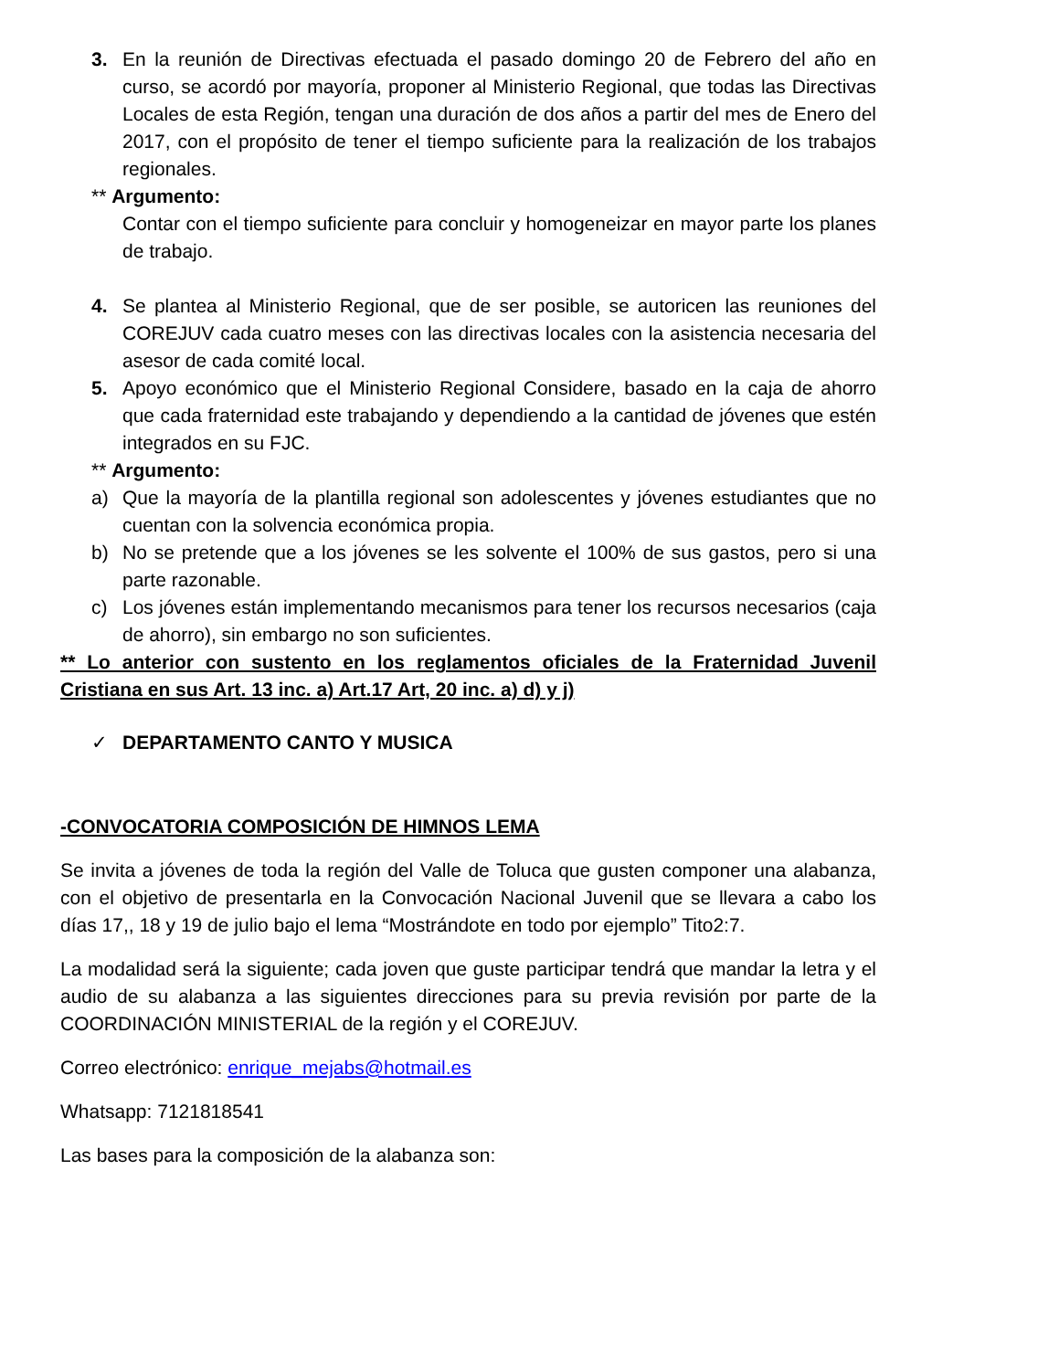3. En la reunión de Directivas efectuada el pasado domingo 20 de Febrero del año en curso, se acordó por mayoría, proponer al Ministerio Regional, que todas las Directivas Locales de esta Región, tengan una duración de dos años a partir del mes de Enero del 2017, con el propósito de tener el tiempo suficiente para la realización de los trabajos regionales.
** Argumento:
Contar con el tiempo suficiente para concluir y homogeneizar en mayor parte los planes de trabajo.
4. Se plantea al Ministerio Regional, que de ser posible, se autoricen las reuniones del COREJUV cada cuatro meses con las directivas locales con la asistencia necesaria del asesor de cada comité local.
5. Apoyo económico que el Ministerio Regional Considere, basado en la caja de ahorro que cada fraternidad este trabajando y dependiendo a la cantidad de jóvenes que estén integrados en su FJC.
** Argumento:
a) Que la mayoría de la plantilla regional son adolescentes y jóvenes estudiantes que no cuentan con la solvencia económica propia.
b) No se pretende que a los jóvenes se les solvente el 100% de sus gastos, pero si una parte razonable.
c) Los jóvenes están implementando mecanismos para tener los recursos necesarios (caja de ahorro), sin embargo no son suficientes.
** Lo anterior con sustento en los reglamentos oficiales de la Fraternidad Juvenil Cristiana en sus Art. 13 inc. a) Art.17 Art, 20 inc. a) d) y j)
✓ DEPARTAMENTO CANTO Y MUSICA
-CONVOCATORIA COMPOSICIÓN DE HIMNOS LEMA
Se invita a jóvenes de toda la región del Valle de Toluca que gusten componer una alabanza, con el objetivo de presentarla en la Convocación Nacional Juvenil que se llevara a cabo los días 17,, 18 y 19 de julio bajo el lema “Mostrándote en todo por ejemplo” Tito2:7.
La modalidad será la siguiente; cada joven que guste participar tendrá que mandar la letra y el audio de su alabanza a las siguientes direcciones para su previa revisión por parte de la COORDINACIÓN MINISTERIAL de la región y el COREJUV.
Correo electrónico: enrique_mejabs@hotmail.es
Whatsapp: 7121818541
Las bases para la composición de la alabanza son: